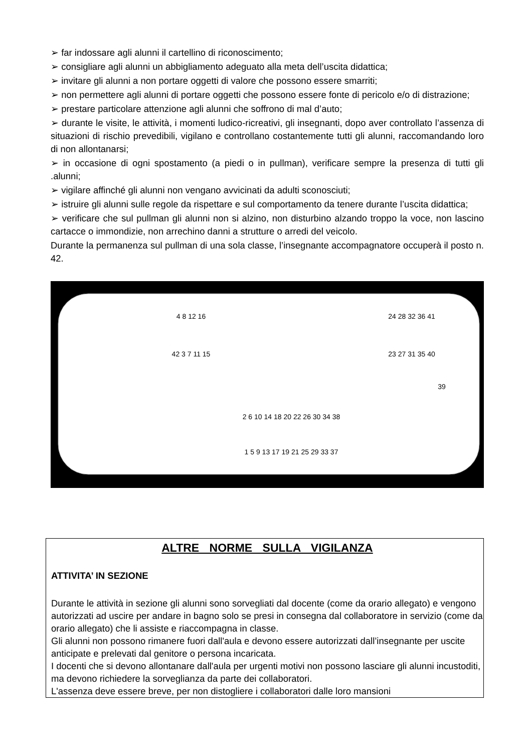➢ far indossare agli alunni il cartellino di riconoscimento;
➢ consigliare agli alunni un abbigliamento adeguato alla meta dell’uscita didattica;
➢ invitare gli alunni a non portare oggetti di valore che possono essere smarriti;
➢ non permettere agli alunni di portare oggetti che possono essere fonte di pericolo e/o di distrazione;
➢ prestare particolare attenzione agli alunni che soffrono di mal d’auto;
➢ durante le visite, le attività, i momenti ludico-ricreativi, gli insegnanti, dopo aver controllato l’assenza di situazioni di rischio prevedibili, vigilano e controllano costantemente tutti gli alunni, raccomandando loro di non allontanarsi;
➢ in occasione di ogni spostamento (a piedi o in pullman), verificare sempre la presenza di tutti gli .alunni;
➢ vigilare affinché gli alunni non vengano avvicinati da adulti sconosciuti;
➢ istruire gli alunni sulle regole da rispettare e sul comportamento da tenere durante l’uscita didattica;
➢ verificare che sul pullman gli alunni non si alzino, non disturbino alzando troppo la voce, non lascino cartacce o immondizie, non arrechino danni a strutture o arredi del veicolo.
Durante la permanenza sul pullman di una sola classe, l’insegnante accompagnatore occuperà il posto n. 42.
4 8 12 16
42 3 7 11 15
24 28 32 36 41
23 27 31 35 40
39
2 6 10 14 18 20 22 26 30 34 38
1 5 9 13 17 19 21 25 29 33 37
ALTRE NORME SULLA VIGILANZA
ATTIVITA’ IN SEZIONE
Durante le attività in sezione gli alunni sono sorvegliati dal docente (come da orario allegato) e vengono autorizzati ad uscire per andare in bagno solo se presi in consegna dal collaboratore in servizio (come da orario allegato) che li assiste e riaccompagna in classe.
Gli alunni non possono rimanere fuori dall'aula e devono essere autorizzati dall’insegnante per uscite anticipate e prelevati dal genitore o persona incaricata.
I docenti che si devono allontanare dall'aula per urgenti motivi non possono lasciare gli alunni incustoditi, ma devono richiedere la sorveglianza da parte dei collaboratori.
L'assenza deve essere breve, per non distogliere i collaboratori dalle loro mansioni